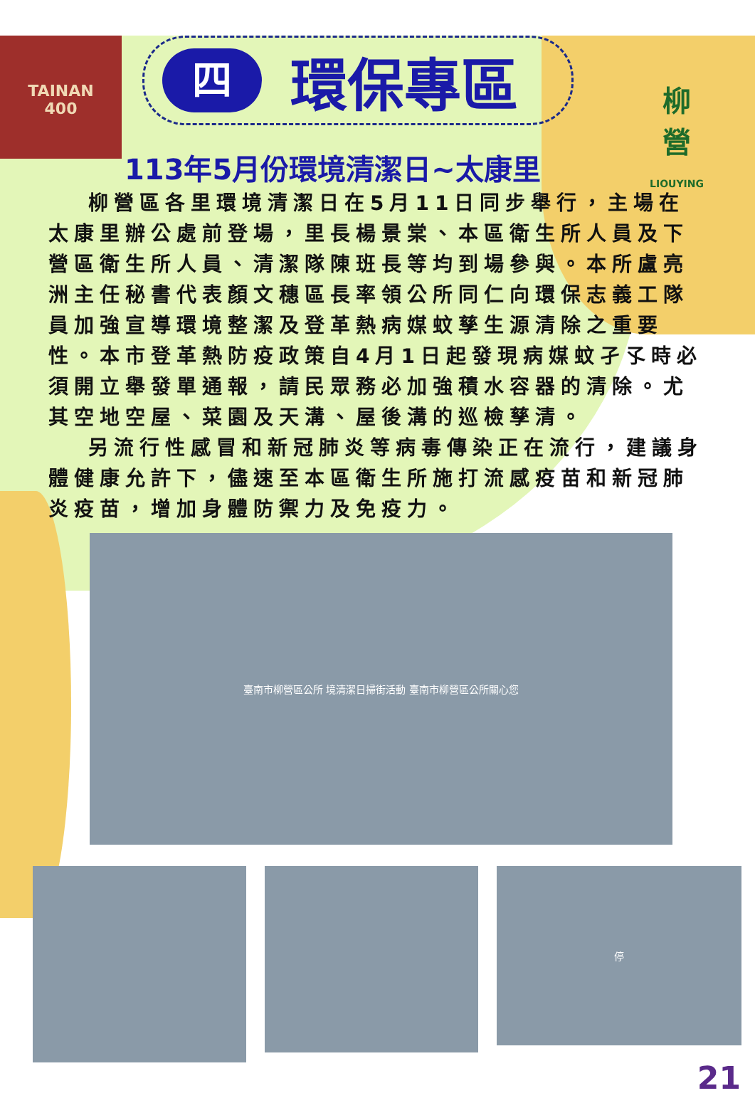TAINAN
400
柳
營
LIOUYING
四
環保專區
113年5月份環境清潔日~太康里
柳營區各里環境清潔日在5月11日同步舉行，主場在太康里辦公處前登場，里長楊景棠、本區衛生所人員及下營區衛生所人員、清潔隊陳班長等均到場參與。本所盧亮洲主任秘書代表顏文穗區長率領公所同仁向環保志義工隊員加強宣導環境整潔及登革熱病媒蚊孳生源清除之重要性。本市登革熱防疫政策自4月1日起發現病媒蚊孑孓時必須開立舉發單通報，請民眾務必加強積水容器的清除。尤其空地空屋、菜園及天溝、屋後溝的巡檢孳清。
另流行性感冒和新冠肺炎等病毒傳染正在流行，建議身體健康允許下，儘速至本區衛生所施打流感疫苗和新冠肺炎疫苗，增加身體防禦力及免疫力。
臺南市柳營區公所 境清潔日掃街活動 臺南市柳營區公所關心您
停
21